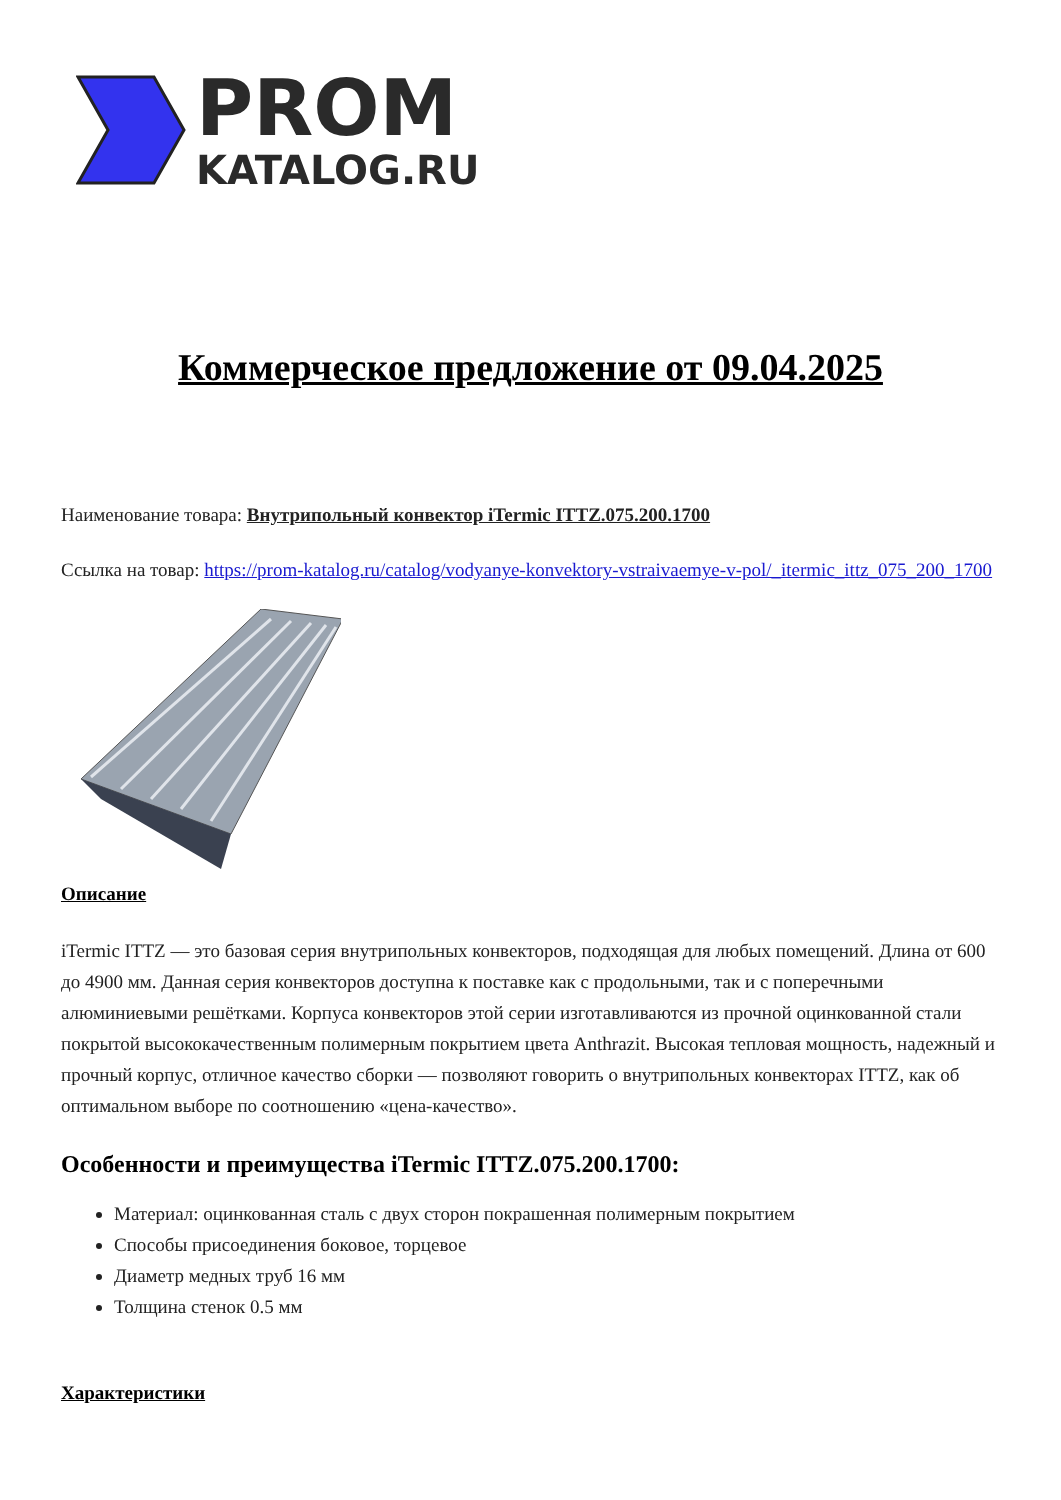PROM
KATALOG.RU
Коммерческое предложение от 09.04.2025
Наименование товара: Внутрипольный конвектор iTermic ITTZ.075.200.1700
Ссылка на товар: https://prom-katalog.ru/catalog/vodyanye-konvektory-vstraivaemye-v-pol/_itermic_ittz_075_200_1700
Описание
iTermic ITTZ — это базовая серия внутрипольных конвекторов, подходящая для любых помещений. Длина от 600 до 4900 мм. Данная серия конвекторов доступна к поставке как с продольными, так и с поперечными алюминиевыми решётками. Корпуса конвекторов этой серии изготавливаются из прочной оцинкованной стали покрытой высококачественным полимерным покрытием цвета Anthrazit. Высокая тепловая мощность, надежный и прочный корпус, отличное качество сборки — позволяют говорить о внутрипольных конвекторах ITTZ, как об оптимальном выборе по соотношению «цена-качество».
Особенности и преимущества iTermic ITTZ.075.200.1700:
Материал: оцинкованная сталь с двух сторон покрашенная полимерным покрытием
Способы присоединения боковое, торцевое
Диаметр медных труб 16 мм
Толщина стенок 0.5 мм
Характеристики